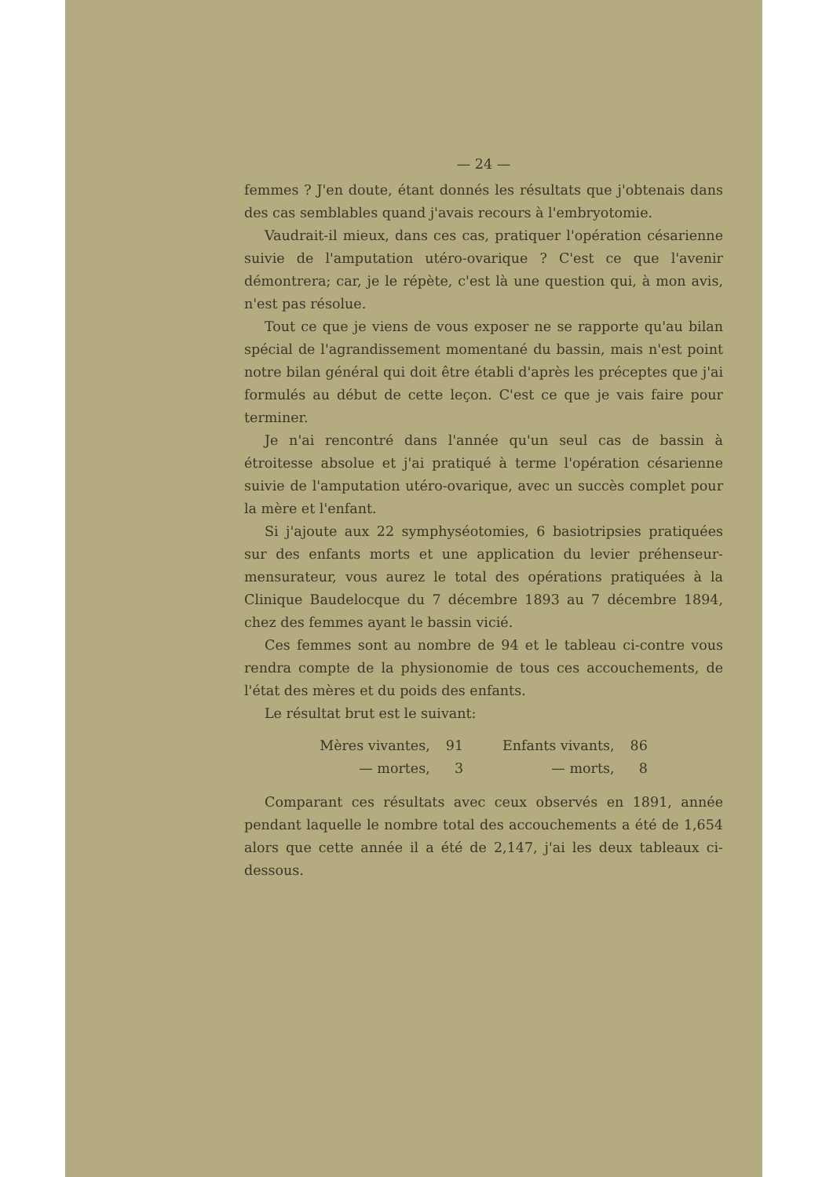— 24 —
femmes ? J'en doute, étant donnés les résultats que j'obtenais dans des cas semblables quand j'avais recours à l'embryotomie.
Vaudrait-il mieux, dans ces cas, pratiquer l'opération césarienne suivie de l'amputation utéro-ovarique ? C'est ce que l'avenir démontrera; car, je le répète, c'est là une question qui, à mon avis, n'est pas résolue.
Tout ce que je viens de vous exposer ne se rapporte qu'au bilan spécial de l'agrandissement momentané du bassin, mais n'est point notre bilan général qui doit être établi d'après les préceptes que j'ai formulés au début de cette leçon. C'est ce que je vais faire pour terminer.
Je n'ai rencontré dans l'année qu'un seul cas de bassin à étroitesse absolue et j'ai pratiqué à terme l'opération césarienne suivie de l'amputation utéro-ovarique, avec un succès complet pour la mère et l'enfant.
Si j'ajoute aux 22 symphyséotomies, 6 basiotripsies pratiquées sur des enfants morts et une application du levier préhenseur-mensurateur, vous aurez le total des opérations pratiquées à la Clinique Baudelocque du 7 décembre 1893 au 7 décembre 1894, chez des femmes ayant le bassin vicié.
Ces femmes sont au nombre de 94 et le tableau ci-contre vous rendra compte de la physionomie de tous ces accouchements, de l'état des mères et du poids des enfants.
Le résultat brut est le suivant:
| Mères vivantes, | 91 | Enfants vivants, | 86 |
| — mortes, | 3 | — morts, | 8 |
Comparant ces résultats avec ceux observés en 1891, année pendant laquelle le nombre total des accouchements a été de 1,654 alors que cette année il a été de 2,147, j'ai les deux tableaux ci-dessous.